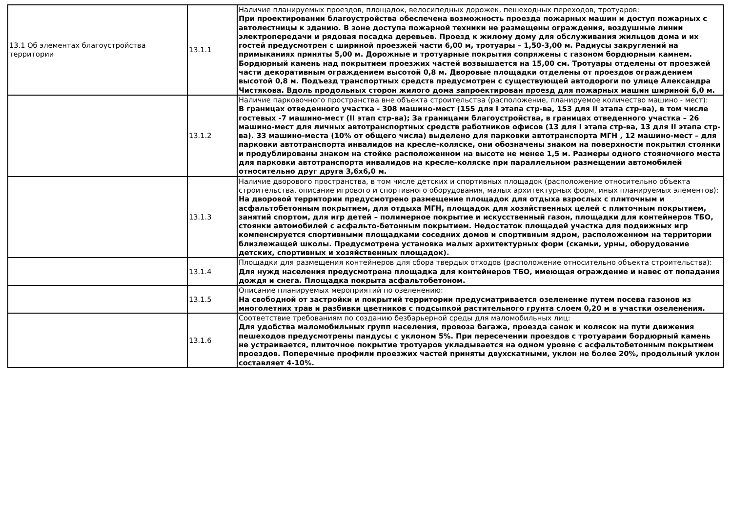| 13.1 Об элементах благоустройства территории | 13.1.1 | Наличие планируемых проездов, площадок, велосипедных дорожек, пешеходных переходов, тротуаров: При проектировании благоустройства обеспечена возможность проезда пожарных машин и доступ пожарных с автолестницы к зданию. В зоне доступа пожарной техники не размещены ограждения, воздушные линии электропередачи и рядовая посадка деревьев. Проезд к жилому дому для обслуживания жильцов дома и их гостей предусмотрен с шириной проезжей части 6,00 м, тротуары – 1,50-3,00 м. Радиусы закруглений на примыканиях приняты 5,00 м. Дорожные и тротуарные покрытия сопряжены с газоном бордюрным камнем. Бордюрный камень над покрытием проезжих частей возвышается на 15,00 см. Тротуары отделены от проезжей части декоративным ограждением высотой 0,8 м. Дворовые площадки отделены от проездов ограждением высотой 0,8 м. Подъезд транспортных средств предусмотрен с существующей автодороги по улице Александра Чистякова. Вдоль продольных сторон жилого дома запроектирован проезд для пожарных машин шириной 6,0 м. |
| | 13.1.2 | Наличие парковочного пространства вне объекта строительства (расположение, планируемое количество машино - мест): В границах отведенного участка - 308 машино-мест (155 для I этапа стр-ва, 153 для II этапа стр-ва), в том числе гостевых -7 машино-мест (II этап стр-ва); За границами благоустройства, в границах отведенного участка – 26 машино-мест для личных автотранспортных средств работников офисов (13 для I этапа стр-ва, 13 для II этапа стр-ва). 33 машино-места (10% от общего числа) выделено для парковки автотранспорта МГН , 12 машино-мест – для парковки автотранспорта инвалидов на кресле-коляске, они обозначены знаком на поверхности покрытия стоянки и продублированы знаком на стойке расположенном на высоте не менее 1,5 м. Размеры одного стояночного места для парковки автотранспорта инвалидов на кресле-коляске при параллельном размещении автомобилей относительно друг друга 3,6х6,0 м. |
| | 13.1.3 | Наличие дворового пространства, в том числе детских и спортивных площадок (расположение относительно объекта строительства, описание игрового и спортивного оборудования, малых архитектурных форм, иных планируемых элементов): На дворовой территории предусмотрено размещение площадок для отдыха взрослых с плиточным и асфальтобетонным покрытием, для отдыха МГН, площадок для хозяйственных целей с плиточным покрытием, занятий спортом, для игр детей – полимерное покрытие и искусственный газон, площадки для контейнеров ТБО, стоянки автомобилей с асфальто-бетонным покрытием. Недостаток площадей участка для подвижных игр компенсируется спортивными площадками соседних домов и спортивным ядром, расположенном на территории близлежащей школы. Предусмотрена установка малых архитектурных форм (скамьи, урны, оборудование детских, спортивных и хозяйственных площадок). |
| | 13.1.4 | Площадки для размещения контейнеров для сбора твердых отходов (расположение относительно объекта строительства): Для нужд населения предусмотрена площадка для контейнеров ТБО, имеющая ограждение и навес от попадания дождя и снега. Площадка покрыта асфальтобетоном. |
| | 13.1.5 | Описание планируемых мероприятий по озеленению: На свободной от застройки и покрытий территории предусматривается озеленение путем посева газонов из многолетних трав и разбивки цветников с подсыпкой растительного грунта слоем 0,20 м в участки озеленения. |
| | 13.1.6 | Соответствие требованиям по созданию безбарьерной среды для маломобильных лиц: Для удобства маломобильных групп населения, провоза багажа, проезда санок и колясок на пути движения пешеходов предусмотрены пандусы с уклоном 5%. При пересечении проездов с тротуарами бордюрный камень не устраивается, плиточное покрытие тротуаров укладывается на одном уровне с асфальтобетонным покрытием проездов. Поперечные профили проезжих частей приняты двухскатными, уклон не более 20%, продольный уклон составляет 4-10%. |